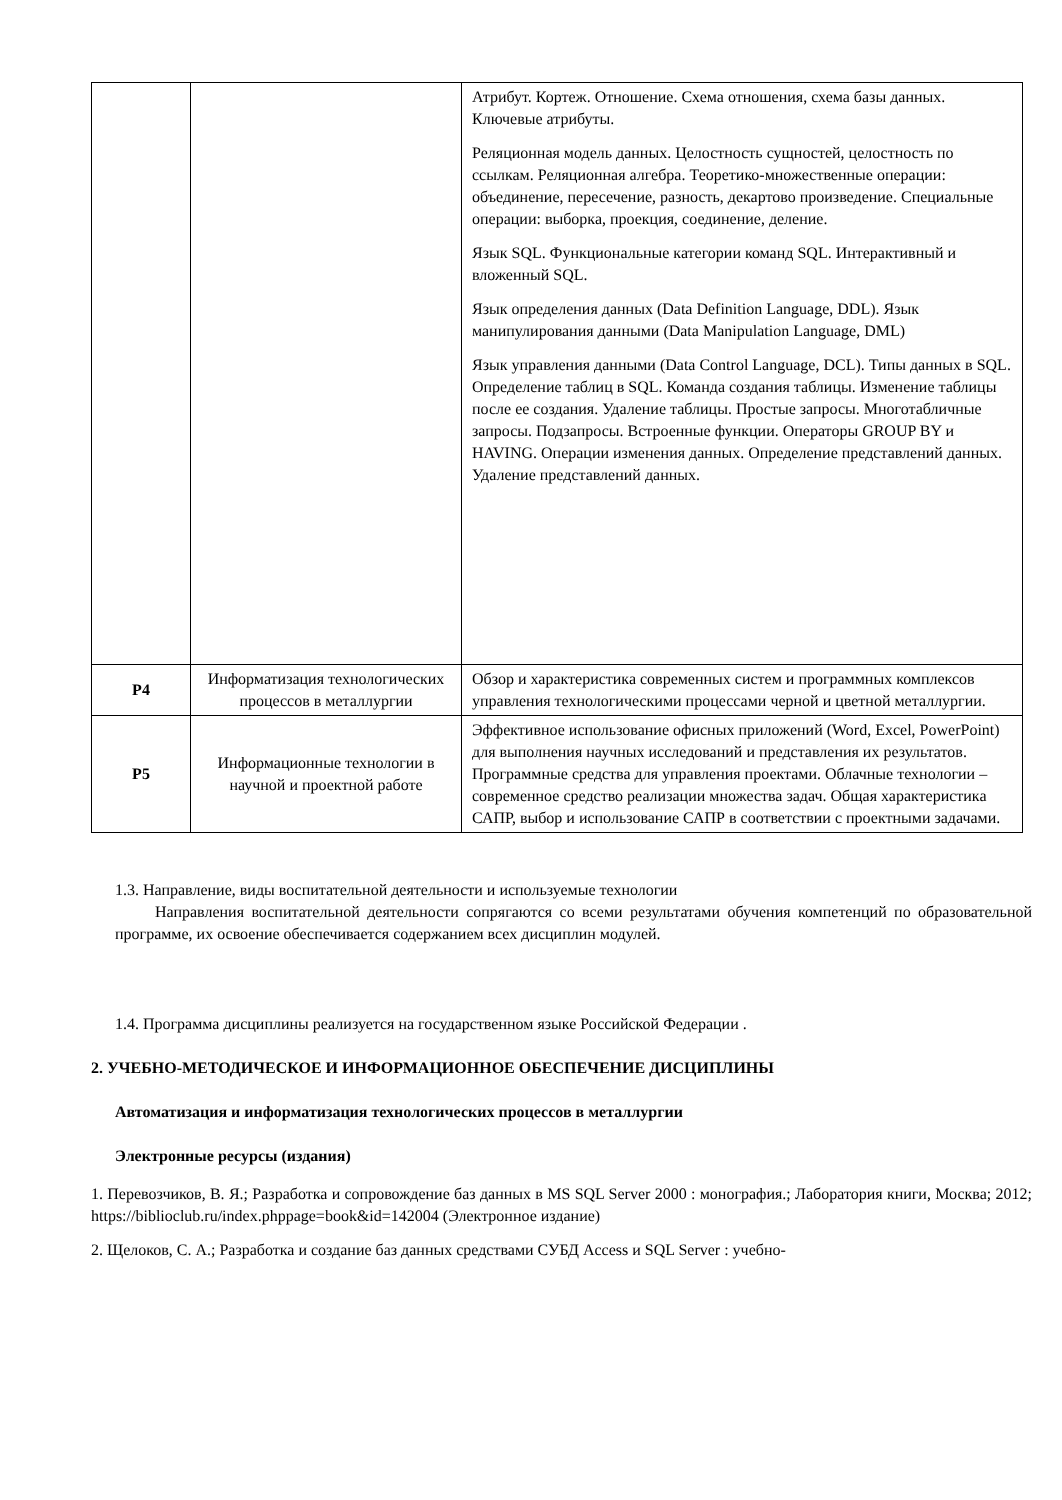| | | Атрибут. Кортеж. Отношение. Схема отношения, схема базы данных. Ключевые атрибуты. Реляционная модель данных. Целостность сущностей, целостность по ссылкам. Реляционная алгебра. Теоретико-множественные операции: объединение, пересечение, разность, декартово произведение. Специальные операции: выборка, проекция, соединение, деление. Язык SQL. Функциональные категории команд SQL. Интерактивный и вложенный SQL. Язык определения данных (Data Definition Language, DDL). Язык манипулирования данными (Data Manipulation Language, DML) Язык управления данными (Data Control Language, DCL). Типы данных в SQL. Определение таблиц в SQL. Команда создания таблицы. Изменение таблицы после ее создания. Удаление таблицы. Простые запросы. Многотабличные запросы. Подзапросы. Встроенные функции. Операторы GROUP BY и HAVING. Операции изменения данных. Определение представлений данных. Удаление представлений данных. |
| Р4 | Информатизация технологических процессов в металлургии | Обзор и характеристика современных систем и программных комплексов управления технологическими процессами черной и цветной металлургии. |
| Р5 | Информационные технологии в научной и проектной работе | Эффективное использование офисных приложений (Word, Excel, PowerPoint) для выполнения научных исследований и представления их результатов. Программные средства для управления проектами. Облачные технологии – современное средство реализации множества задач. Общая характеристика САПР, выбор и использование САПР в соответствии с проектными задачами. |
1.3. Направление, виды воспитательной деятельности и используемые технологии
Направления воспитательной деятельности сопрягаются со всеми результатами обучения компетенций по образовательной программе, их освоение обеспечивается содержанием всех дисциплин модулей.
1.4. Программа дисциплины реализуется на государственном языке Российской Федерации .
2. УЧЕБНО-МЕТОДИЧЕСКОЕ И ИНФОРМАЦИОННОЕ ОБЕСПЕЧЕНИЕ ДИСЦИПЛИНЫ
Автоматизация и информатизация технологических процессов в металлургии
Электронные ресурсы (издания)
1. Перевозчиков, В. Я.; Разработка и сопровождение баз данных в MS SQL Server 2000 : монография.; Лаборатория книги, Москва; 2012; https://biblioclub.ru/index.phppage=book&id=142004 (Электронное издание)
2. Щелоков, С. А.; Разработка и создание баз данных средствами СУБД Access и SQL Server : учебно-